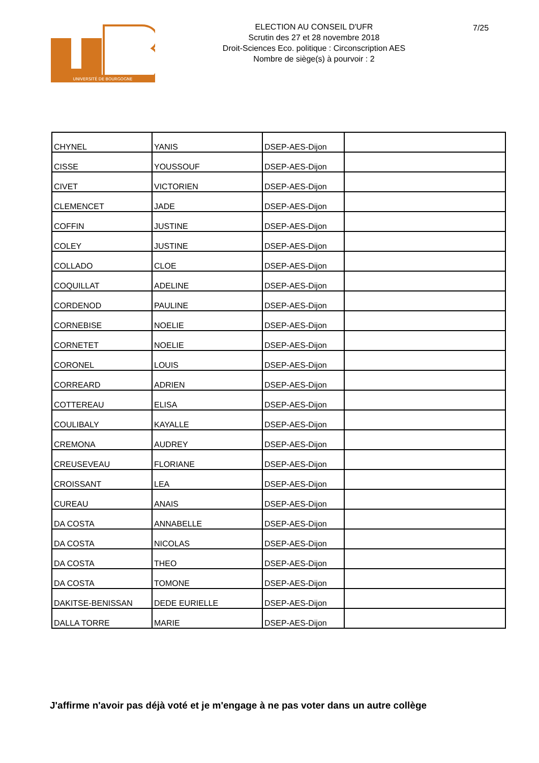UNIVERSITÉ DE BOURGOGNE
ELECTION AU CONSEIL D'UFR
Scrutin des 27 et 28 novembre 2018
Droit-Sciences Eco. politique : Circonscription AES
Nombre de siège(s) à pourvoir : 2
7/25
| CHYNEL | YANIS | DSEP-AES-Dijon | |
| CISSE | YOUSSOUF | DSEP-AES-Dijon | |
| CIVET | VICTORIEN | DSEP-AES-Dijon | |
| CLEMENCET | JADE | DSEP-AES-Dijon | |
| COFFIN | JUSTINE | DSEP-AES-Dijon | |
| COLEY | JUSTINE | DSEP-AES-Dijon | |
| COLLADO | CLOE | DSEP-AES-Dijon | |
| COQUILLAT | ADELINE | DSEP-AES-Dijon | |
| CORDENOD | PAULINE | DSEP-AES-Dijon | |
| CORNEBISE | NOELIE | DSEP-AES-Dijon | |
| CORNETET | NOELIE | DSEP-AES-Dijon | |
| CORONEL | LOUIS | DSEP-AES-Dijon | |
| CORREARD | ADRIEN | DSEP-AES-Dijon | |
| COTTEREAU | ELISA | DSEP-AES-Dijon | |
| COULIBALY | KAYALLE | DSEP-AES-Dijon | |
| CREMONA | AUDREY | DSEP-AES-Dijon | |
| CREUSEVEAU | FLORIANE | DSEP-AES-Dijon | |
| CROISSANT | LEA | DSEP-AES-Dijon | |
| CUREAU | ANAIS | DSEP-AES-Dijon | |
| DA COSTA | ANNABELLE | DSEP-AES-Dijon | |
| DA COSTA | NICOLAS | DSEP-AES-Dijon | |
| DA COSTA | THEO | DSEP-AES-Dijon | |
| DA COSTA | TOMONE | DSEP-AES-Dijon | |
| DAKITSE-BENISSAN | DEDE EURIELLE | DSEP-AES-Dijon | |
| DALLA TORRE | MARIE | DSEP-AES-Dijon | |
J'affirme n'avoir pas déjà voté et je m'engage à ne pas voter dans un autre collège